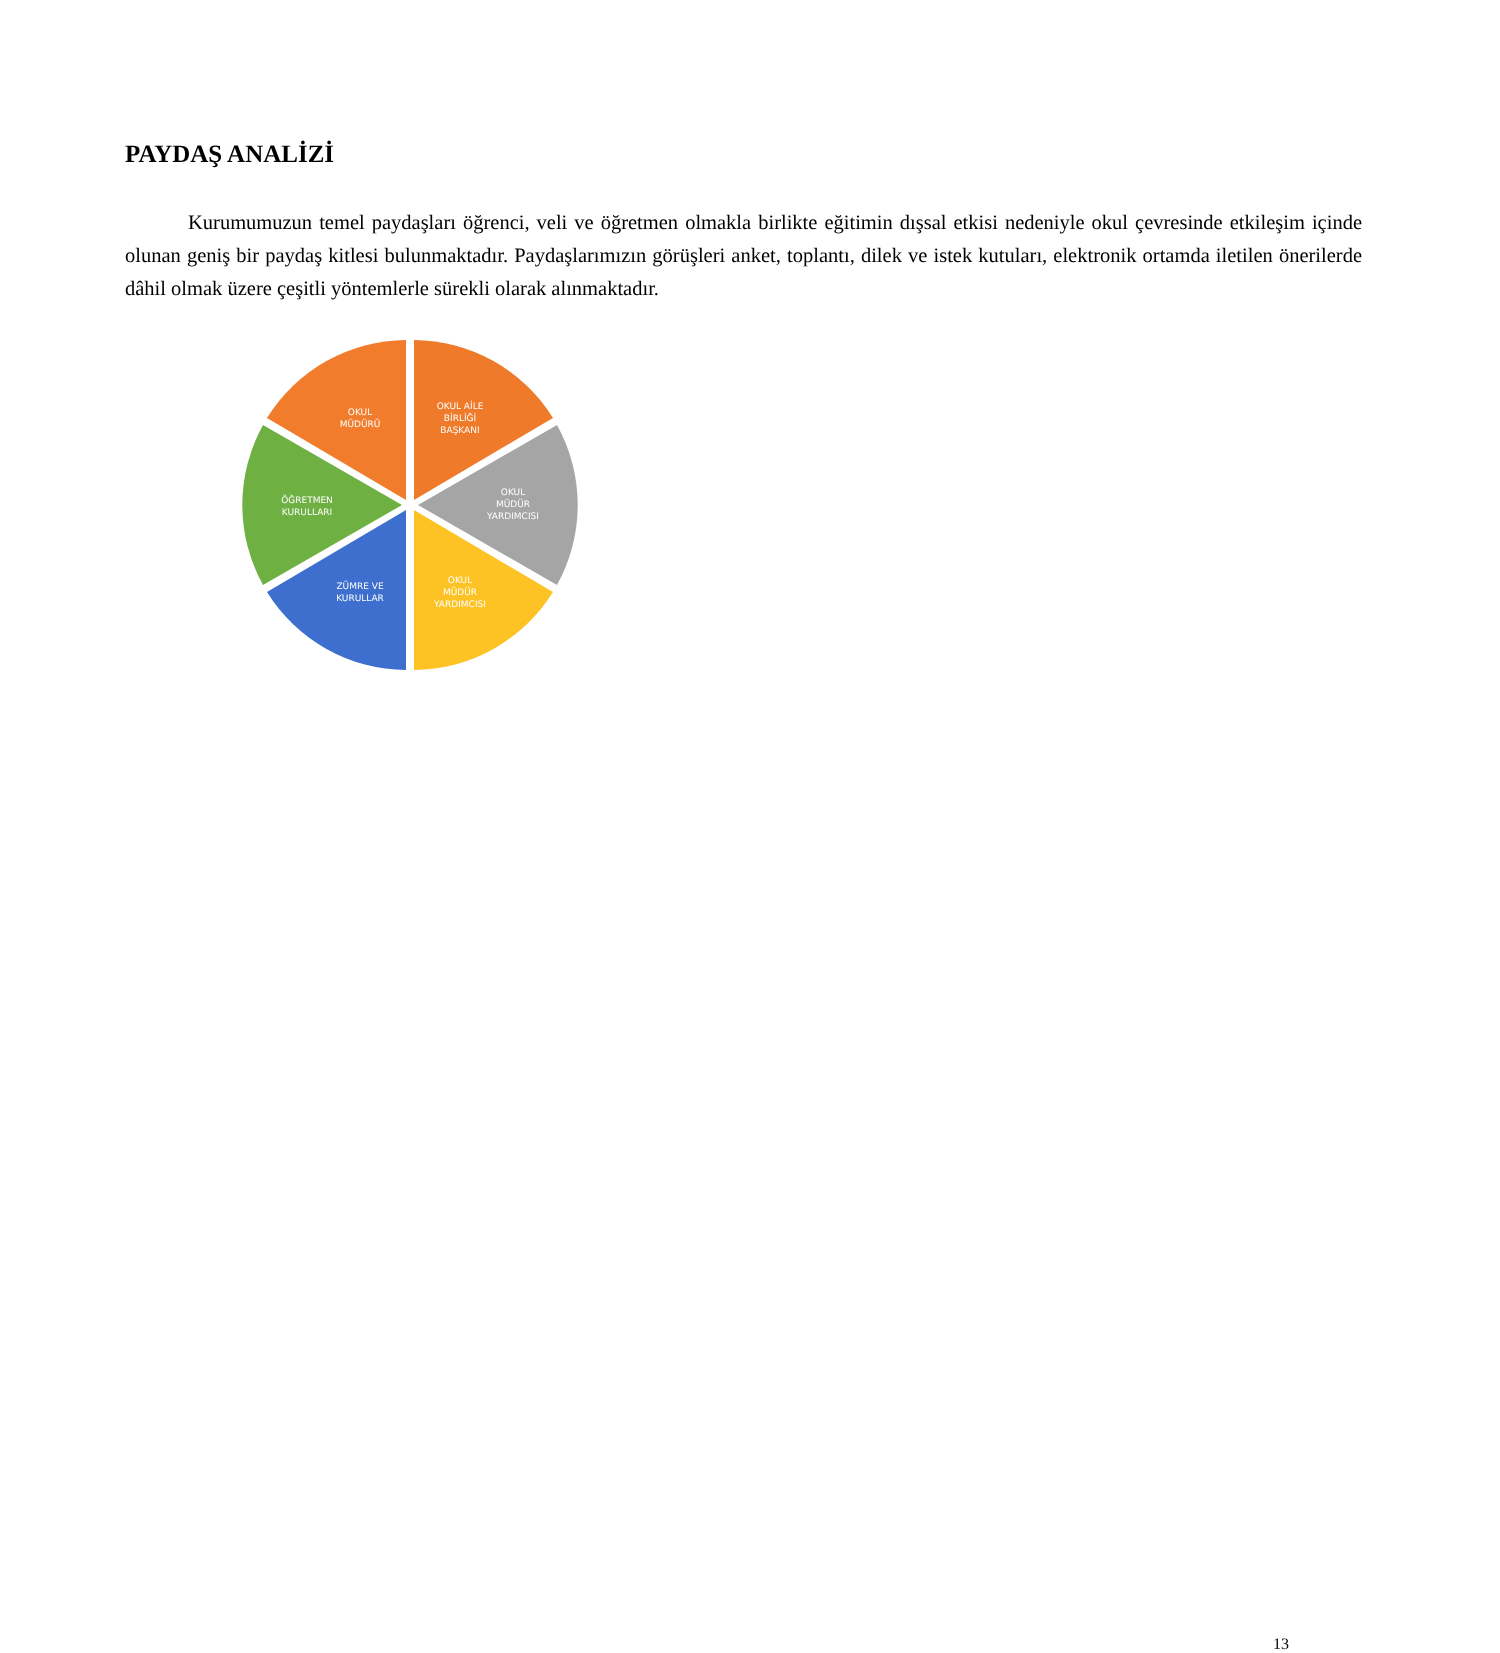PAYDAŞ ANALİZİ
Kurumumuzun temel paydaşları öğrenci, veli ve öğretmen olmakla birlikte eğitimin dışsal etkisi nedeniyle okul çevresinde etkileşim içinde olunan geniş bir paydaş kitlesi bulunmaktadır. Paydaşlarımızın görüşleri anket, toplantı, dilek ve istek kutuları, elektronik ortamda iletilen önerilerde dâhil olmak üzere çeşitli yöntemlerle sürekli olarak alınmaktadır.
OKUL
MÜDÜRÜ
OKUL AİLE
BİRLİĞİ
BAŞKANI
OKUL
MÜDÜR
YARDIMCISI
OKUL
MÜDÜR
YARDIMCISI
ZÜMRE VE
KURULLAR
ÖĞRETMEN
KURULLARI
13